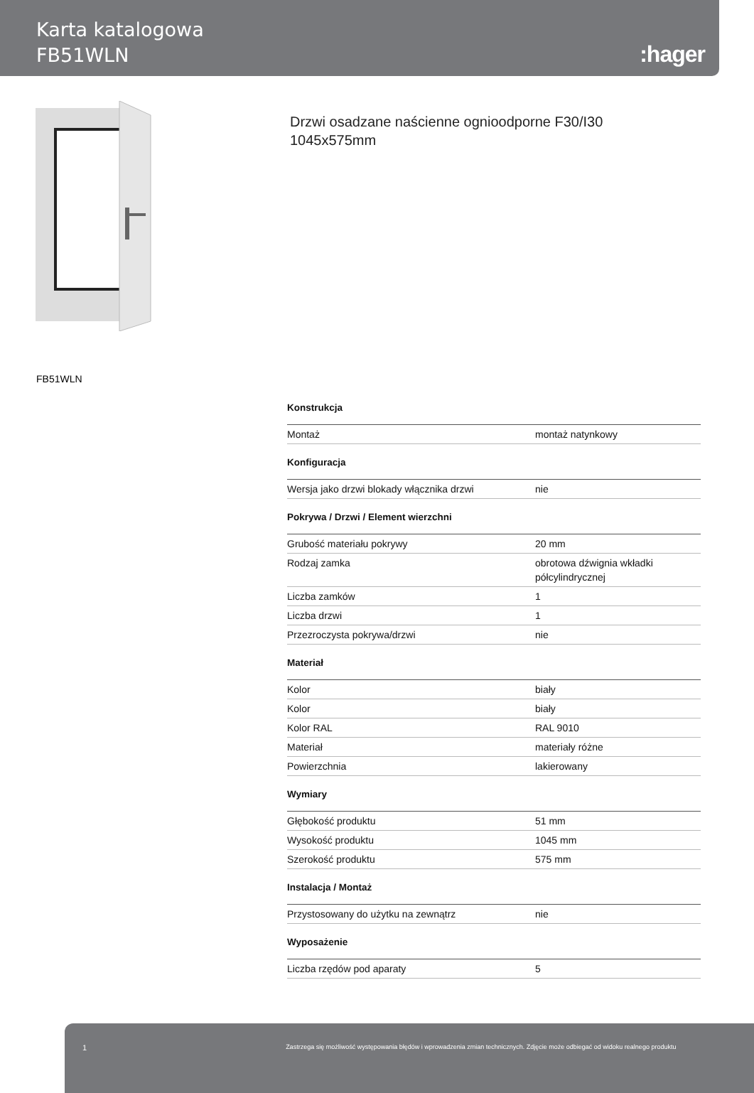Karta katalogowa
FB51WLN
:hager
Drzwi osadzane naścienne ognioodporne F30/I30
1045x575mm
FB51WLN
Konstrukcja
| Montaż | montaż natynkowy |
Konfiguracja
| Wersja jako drzwi blokady włącznika drzwi | nie |
Pokrywa / Drzwi / Element wierzchni
| Grubość materiału pokrywy | 20 mm |
| Rodzaj zamka | obrotowa dźwignia wkładki półcylindrycznej |
| Liczba zamków | 1 |
| Liczba drzwi | 1 |
| Przezroczysta pokrywa/drzwi | nie |
Materiał
| Kolor | biały |
| Kolor | biały |
| Kolor RAL | RAL 9010 |
| Materiał | materiały różne |
| Powierzchnia | lakierowany |
Wymiary
| Głębokość produktu | 51 mm |
| Wysokość produktu | 1045 mm |
| Szerokość produktu | 575 mm |
Instalacja / Montaż
| Przystosowany do użytku na zewnątrz | nie |
Wyposażenie
| Liczba rzędów pod aparaty | 5 |
1 Zastrzega się możliwość występowania błędów i wprowadzenia zmian technicznych. Zdjęcie może odbiegać od widoku realnego produktu